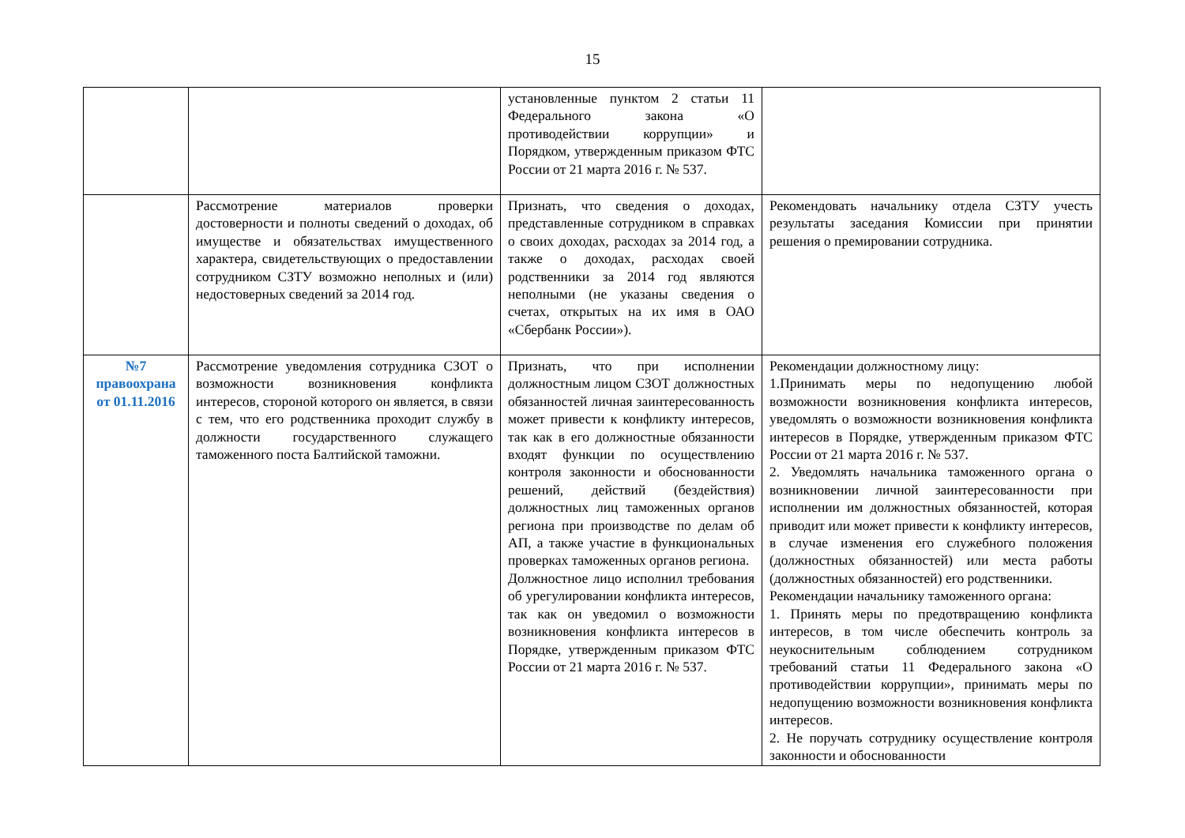15
| | | установленные пунктом 2 статьи 11 Федерального закона «О противодействии коррупции» и Порядком, утвержденным приказом ФТС России от 21 марта 2016 г. № 537. | |
| | Рассмотрение материалов проверки достоверности и полноты сведений о доходах, об имуществе и обязательствах имущественного характера, свидетельствующих о предоставлении сотрудником СЗТУ возможно неполных и (или) недостоверных сведений за 2014 год. | Признать, что сведения о доходах, представленные сотрудником в справках о своих доходах, расходах за 2014 год, а также о доходах, расходах своей родственники за 2014 год являются неполными (не указаны сведения о счетах, открытых на их имя в ОАО «Сбербанк России»). | Рекомендовать начальнику отдела СЗТУ учесть результаты заседания Комиссии при принятии решения о премировании сотрудника. |
| №7 правоохрана от 01.11.2016 | Рассмотрение уведомления сотрудника СЗОТ о возможности возникновения конфликта интересов, стороной которого он является, в связи с тем, что его родственника проходит службу в должности государственного служащего таможенного поста Балтийской таможни. | Признать, что при исполнении должностным лицом СЗОТ должностных обязанностей личная заинтересованность может привести к конфликту интересов, так как в его должностные обязанности входят функции по осуществлению контроля законности и обоснованности решений, действий (бездействия) должностных лиц таможенных органов региона при производстве по делам об АП, а также участие в функциональных проверках таможенных органов региона. Должностное лицо исполнил требования об урегулировании конфликта интересов, так как он уведомил о возможности возникновения конфликта интересов в Порядке, утвержденным приказом ФТС России от 21 марта 2016 г. № 537. | Рекомендации должностному лицу: 1.Принимать меры по недопущению любой возможности возникновения конфликта интересов, уведомлять о возможности возникновения конфликта интересов в Порядке, утвержденным приказом ФТС России от 21 марта 2016 г. № 537. 2. Уведомлять начальника таможенного органа о возникновении личной заинтересованности при исполнении им должностных обязанностей, которая приводит или может привести к конфликту интересов, в случае изменения его служебного положения (должностных обязанностей) или места работы (должностных обязанностей) его родственники. Рекомендации начальнику таможенного органа: 1. Принять меры по предотвращению конфликта интересов, в том числе обеспечить контроль за неукоснительным соблюдением сотрудником требований статьи 11 Федерального закона «О противодействии коррупции», принимать меры по недопущению возможности возникновения конфликта интересов. 2. Не поручать сотруднику осуществление контроля законности и обоснованности |